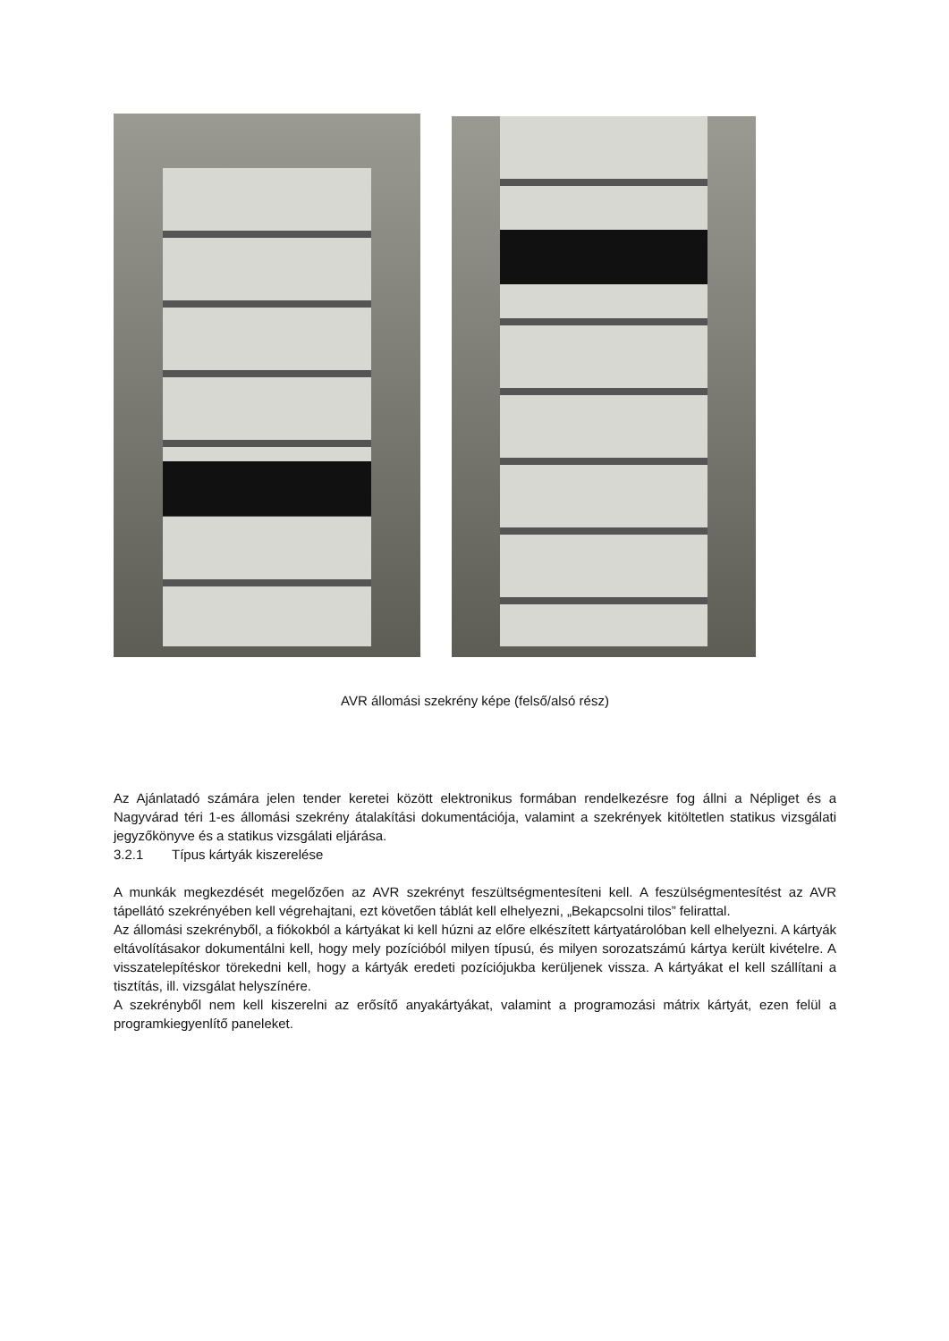AVR állomási szekrény képe (felső/alsó rész)
Az Ajánlatadó számára jelen tender keretei között elektronikus formában rendelkezésre fog állni a Népliget és a Nagyvárad téri 1-es állomási szekrény átalakítási dokumentációja, valamint a szekrények kitöltetlen statikus vizsgálati jegyzőkönyve és a statikus vizsgálati eljárása.
3.2.1 Típus kártyák kiszerelése
A munkák megkezdését megelőzően az AVR szekrényt feszültségmentesíteni kell. A feszülségmentesítést az AVR tápellátó szekrényében kell végrehajtani, ezt követően táblát kell elhelyezni, „Bekapcsolni tilos” felirattal.
Az állomási szekrényből, a fiókokból a kártyákat ki kell húzni az előre elkészített kártyatárolóban kell elhelyezni. A kártyák eltávolításakor dokumentálni kell, hogy mely pozícióból milyen típusú, és milyen sorozatszámú kártya került kivételre. A visszatelepítéskor törekedni kell, hogy a kártyák eredeti pozíciójukba kerüljenek vissza. A kártyákat el kell szállítani a tisztítás, ill. vizsgálat helyszínére.
A szekrényből nem kell kiszerelni az erősítő anyakártyákat, valamint a programozási mátrix kártyát, ezen felül a programkiegyenlítő paneleket.